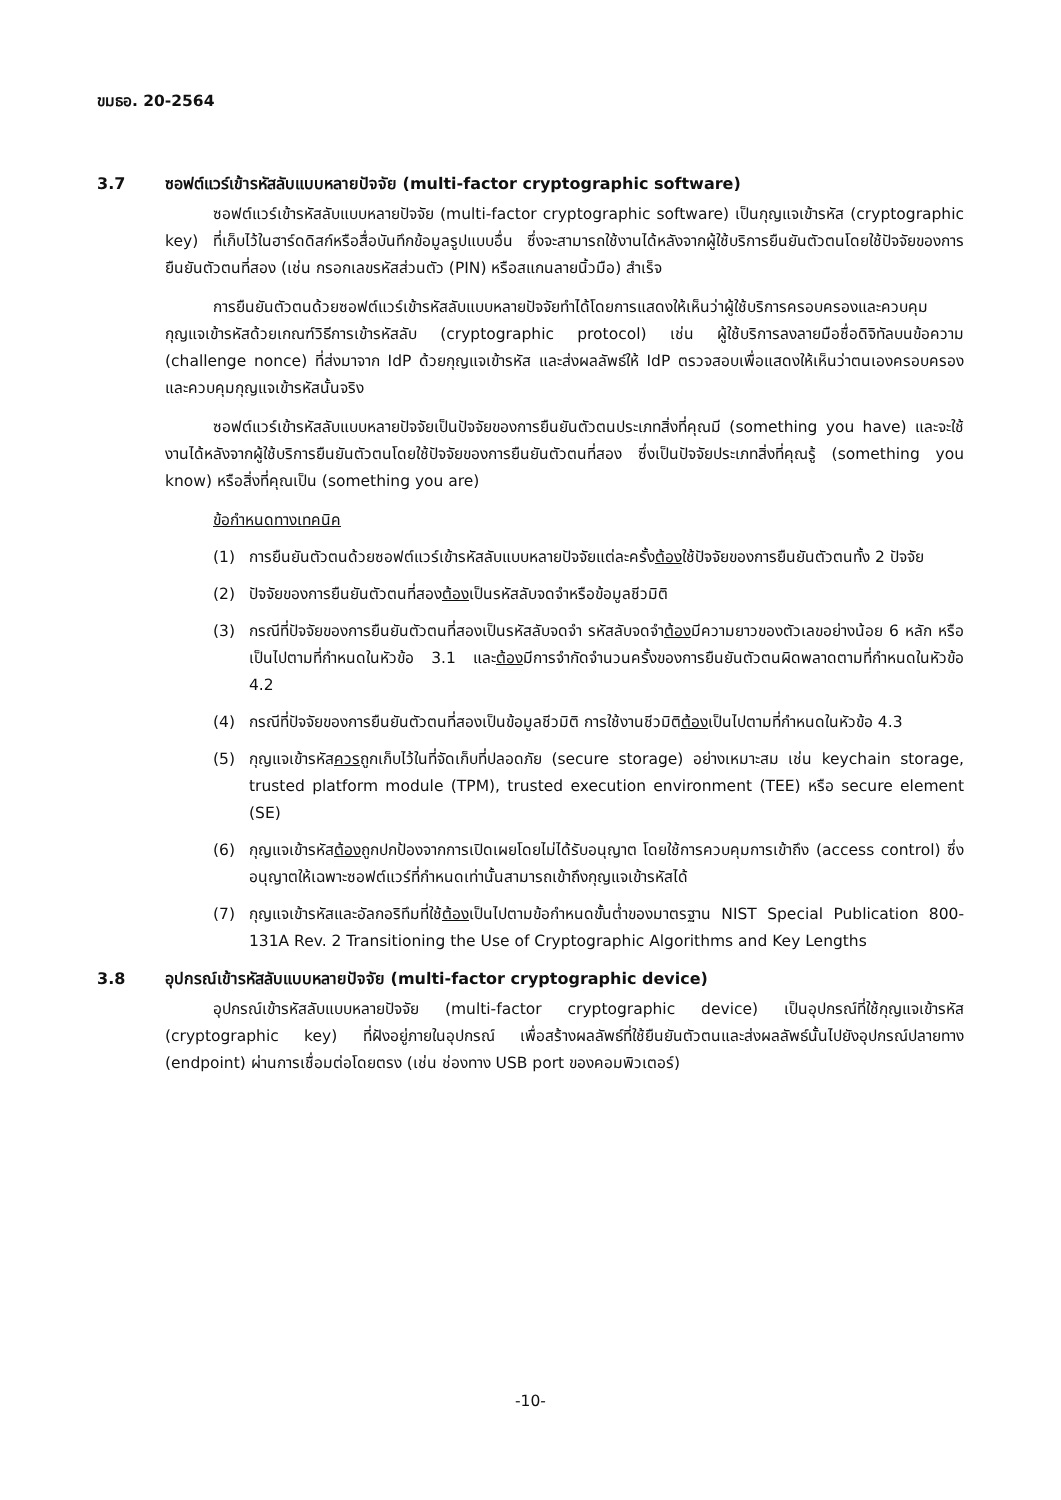ขมธอ. 20-2564
3.7 ซอฟต์แวร์เข้ารหัสลับแบบหลายปัจจัย (multi-factor cryptographic software)
ซอฟต์แวร์เข้ารหัสลับแบบหลายปัจจัย (multi-factor cryptographic software) เป็นกุญแจเข้ารหัส (cryptographic key) ที่เก็บไว้ในฮาร์ดดิสก์หรือสื่อบันทึกข้อมูลรูปแบบอื่น ซึ่งจะสามารถใช้งานได้หลังจากผู้ใช้บริการยืนยันตัวตนโดยใช้ปัจจัยของการยืนยันตัวตนที่สอง (เช่น กรอกเลขรหัสส่วนตัว (PIN) หรือสแกนลายนิ้วมือ) สำเร็จ
การยืนยันตัวตนด้วยซอฟต์แวร์เข้ารหัสลับแบบหลายปัจจัยทำได้โดยการแสดงให้เห็นว่าผู้ใช้บริการครอบครองและควบคุมกุญแจเข้ารหัสด้วยเกณฑ์วิธีการเข้ารหัสลับ (cryptographic protocol) เช่น ผู้ใช้บริการลงลายมือชื่อดิจิทัลบนข้อความ (challenge nonce) ที่ส่งมาจาก IdP ด้วยกุญแจเข้ารหัส และส่งผลลัพธ์ให้ IdP ตรวจสอบเพื่อแสดงให้เห็นว่าตนเองครอบครองและควบคุมกุญแจเข้ารหัสนั้นจริง
ซอฟต์แวร์เข้ารหัสลับแบบหลายปัจจัยเป็นปัจจัยของการยืนยันตัวตนประเภทสิ่งที่คุณมี (something you have) และจะใช้งานได้หลังจากผู้ใช้บริการยืนยันตัวตนโดยใช้ปัจจัยของการยืนยันตัวตนที่สอง ซึ่งเป็นปัจจัยประเภทสิ่งที่คุณรู้ (something you know) หรือสิ่งที่คุณเป็น (something you are)
ข้อกำหนดทางเทคนิค
(1) การยืนยันตัวตนด้วยซอฟต์แวร์เข้ารหัสลับแบบหลายปัจจัยแต่ละครั้งต้องใช้ปัจจัยของการยืนยันตัวตนทั้ง 2 ปัจจัย
(2) ปัจจัยของการยืนยันตัวตนที่สองต้องเป็นรหัสลับจดจำหรือข้อมูลชีวมิติ
(3) กรณีที่ปัจจัยของการยืนยันตัวตนที่สองเป็นรหัสลับจดจำ รหัสลับจดจำต้องมีความยาวของตัวเลขอย่างน้อย 6 หลัก หรือเป็นไปตามที่กำหนดในหัวข้อ 3.1 และต้องมีการจำกัดจำนวนครั้งของการยืนยันตัวตนผิดพลาดตามที่กำหนดในหัวข้อ 4.2
(4) กรณีที่ปัจจัยของการยืนยันตัวตนที่สองเป็นข้อมูลชีวมิติ การใช้งานชีวมิติต้องเป็นไปตามที่กำหนดในหัวข้อ 4.3
(5) กุญแจเข้ารหัสควรถูกเก็บไว้ในที่จัดเก็บที่ปลอดภัย (secure storage) อย่างเหมาะสม เช่น keychain storage, trusted platform module (TPM), trusted execution environment (TEE) หรือ secure element (SE)
(6) กุญแจเข้ารหัสต้องถูกปกป้องจากการเปิดเผยโดยไม่ได้รับอนุญาต โดยใช้การควบคุมการเข้าถึง (access control) ซึ่งอนุญาตให้เฉพาะซอฟต์แวร์ที่กำหนดเท่านั้นสามารถเข้าถึงกุญแจเข้ารหัสได้
(7) กุญแจเข้ารหัสและอัลกอริทึมที่ใช้ต้องเป็นไปตามข้อกำหนดขั้นต่ำของมาตรฐาน NIST Special Publication 800-131A Rev. 2 Transitioning the Use of Cryptographic Algorithms and Key Lengths
3.8 อุปกรณ์เข้ารหัสลับแบบหลายปัจจัย (multi-factor cryptographic device)
อุปกรณ์เข้ารหัสลับแบบหลายปัจจัย (multi-factor cryptographic device) เป็นอุปกรณ์ที่ใช้กุญแจเข้ารหัส (cryptographic key) ที่ฝังอยู่ภายในอุปกรณ์ เพื่อสร้างผลลัพธ์ที่ใช้ยืนยันตัวตนและส่งผลลัพธ์นั้นไปยังอุปกรณ์ปลายทาง (endpoint) ผ่านการเชื่อมต่อโดยตรง (เช่น ช่องทาง USB port ของคอมพิวเตอร์)
-10-